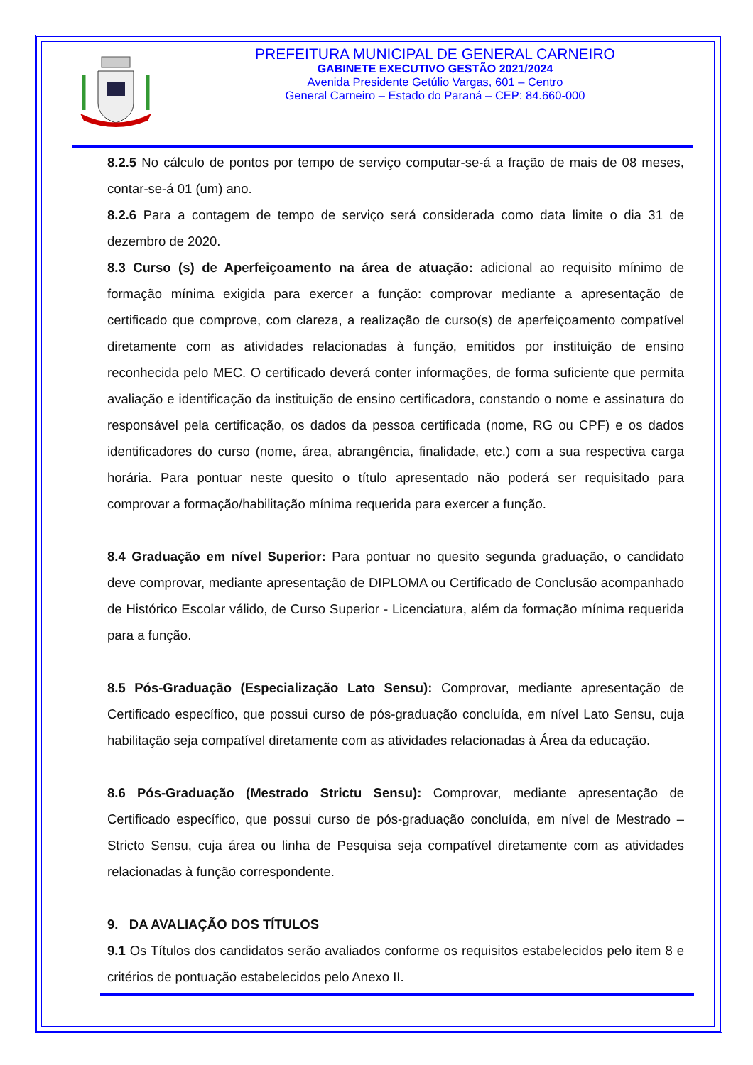PREFEITURA MUNICIPAL DE GENERAL CARNEIRO
GABINETE EXECUTIVO GESTÃO 2021/2024
Avenida Presidente Getúlio Vargas, 601 – Centro
General Carneiro – Estado do Paraná – CEP: 84.660-000
8.2.5 No cálculo de pontos por tempo de serviço computar-se-á a fração de mais de 08 meses, contar-se-á 01 (um) ano.
8.2.6 Para a contagem de tempo de serviço será considerada como data limite o dia 31 de dezembro de 2020.
8.3 Curso (s) de Aperfeiçoamento na área de atuação: adicional ao requisito mínimo de formação mínima exigida para exercer a função: comprovar mediante a apresentação de certificado que comprove, com clareza, a realização de curso(s) de aperfeiçoamento compatível diretamente com as atividades relacionadas à função, emitidos por instituição de ensino reconhecida pelo MEC. O certificado deverá conter informações, de forma suficiente que permita avaliação e identificação da instituição de ensino certificadora, constando o nome e assinatura do responsável pela certificação, os dados da pessoa certificada (nome, RG ou CPF) e os dados identificadores do curso (nome, área, abrangência, finalidade, etc.) com a sua respectiva carga horária. Para pontuar neste quesito o título apresentado não poderá ser requisitado para comprovar a formação/habilitação mínima requerida para exercer a função.
8.4 Graduação em nível Superior: Para pontuar no quesito segunda graduação, o candidato deve comprovar, mediante apresentação de DIPLOMA ou Certificado de Conclusão acompanhado de Histórico Escolar válido, de Curso Superior - Licenciatura, além da formação mínima requerida para a função.
8.5 Pós-Graduação (Especialização Lato Sensu): Comprovar, mediante apresentação de Certificado específico, que possui curso de pós-graduação concluída, em nível Lato Sensu, cuja habilitação seja compatível diretamente com as atividades relacionadas à Área da educação.
8.6 Pós-Graduação (Mestrado Strictu Sensu): Comprovar, mediante apresentação de Certificado específico, que possui curso de pós-graduação concluída, em nível de Mestrado – Stricto Sensu, cuja área ou linha de Pesquisa seja compatível diretamente com as atividades relacionadas à função correspondente.
9. DA AVALIAÇÃO DOS TÍTULOS
9.1 Os Títulos dos candidatos serão avaliados conforme os requisitos estabelecidos pelo item 8 e critérios de pontuação estabelecidos pelo Anexo II.